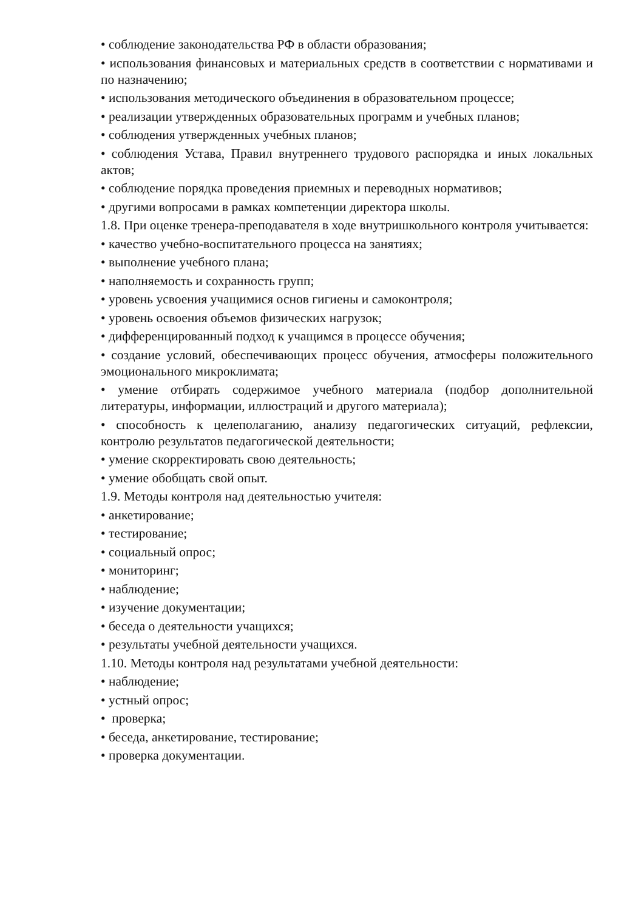• соблюдение законодательства РФ в области образования;
• использования финансовых и материальных средств в соответствии с нормативами и по назначению;
• использования методического объединения в образовательном процессе;
• реализации утвержденных образовательных программ и учебных планов;
• соблюдения утвержденных учебных планов;
• соблюдения Устава, Правил внутреннего трудового распорядка и иных локальных актов;
• соблюдение порядка проведения приемных и переводных нормативов;
• другими вопросами в рамках компетенции директора школы.
1.8. При оценке тренера-преподавателя в ходе внутришкольного контроля учитывается:
• качество учебно-воспитательного процесса на занятиях;
• выполнение учебного плана;
• наполняемость и сохранность групп;
• уровень усвоения учащимися основ гигиены и самоконтроля;
• уровень освоения объемов физических нагрузок;
• дифференцированный подход к учащимся в процессе обучения;
• создание условий, обеспечивающих процесс обучения, атмосферы положительного эмоционального микроклимата;
• умение отбирать содержимое учебного материала (подбор дополнительной литературы, информации, иллюстраций и другого материала);
• способность к целеполаганию, анализу педагогических ситуаций, рефлексии, контролю результатов педагогической деятельности;
• умение скорректировать свою деятельность;
• умение обобщать свой опыт.
1.9. Методы контроля над деятельностью учителя:
• анкетирование;
• тестирование;
• социальный опрос;
• мониторинг;
• наблюдение;
• изучение документации;
• беседа о деятельности учащихся;
• результаты учебной деятельности учащихся.
1.10. Методы контроля над результатами учебной деятельности:
• наблюдение;
• устный опрос;
• проверка;
• беседа, анкетирование, тестирование;
• проверка документации.